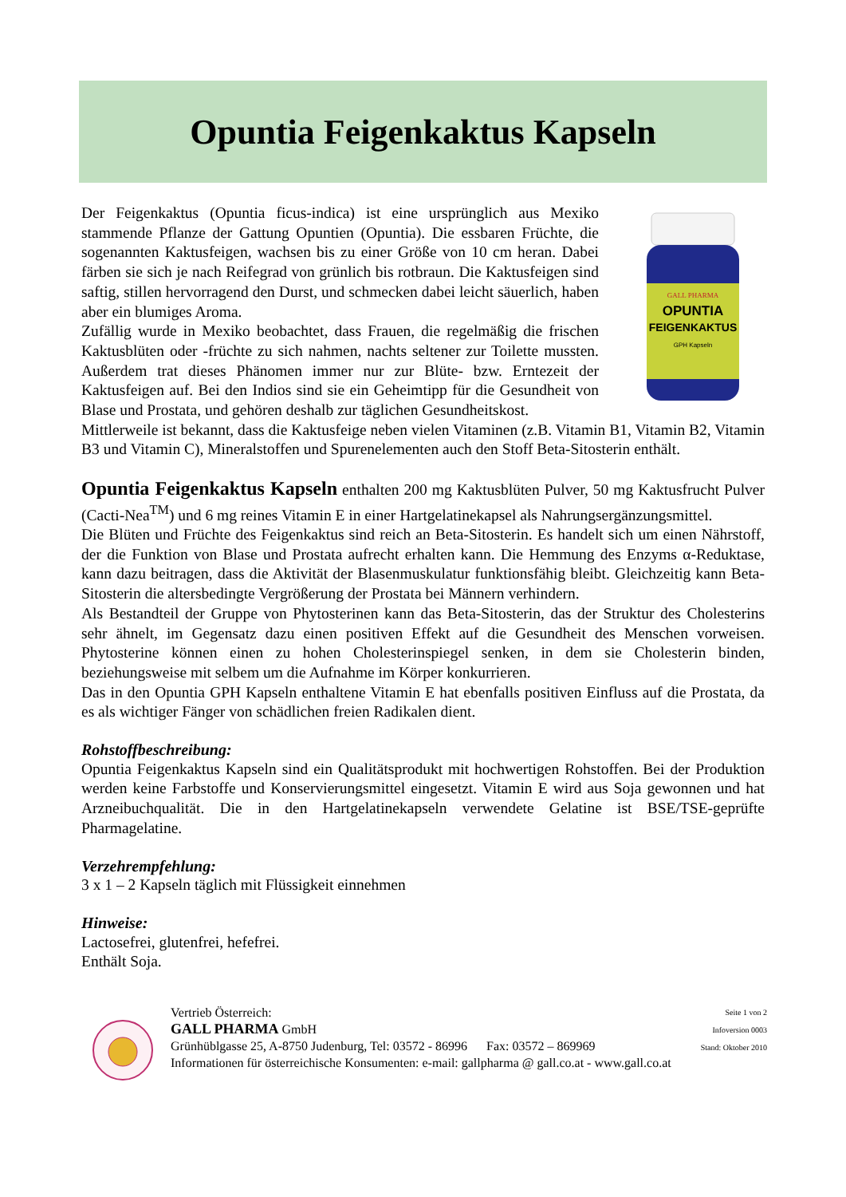Opuntia Feigenkaktus Kapseln
Der Feigenkaktus (Opuntia ficus-indica) ist eine ursprünglich aus Mexiko stammende Pflanze der Gattung Opuntien (Opuntia). Die essbaren Früchte, die sogenannten Kaktusfeigen, wachsen bis zu einer Größe von 10 cm heran. Dabei färben sie sich je nach Reifegrad von grünlich bis rotbraun. Die Kaktusfeigen sind saftig, stillen hervorragend den Durst, und schmecken dabei leicht säuerlich, haben aber ein blumiges Aroma.
Zufällig wurde in Mexiko beobachtet, dass Frauen, die regelmäßig die frischen Kaktusblüten oder -früchte zu sich nahmen, nachts seltener zur Toilette mussten. Außerdem trat dieses Phänomen immer nur zur Blüte- bzw. Erntezeit der Kaktusfeigen auf. Bei den Indios sind sie ein Geheimtipp für die Gesundheit von Blase und Prostata, und gehören deshalb zur täglichen Gesundheitskost.
GALL PHARMA
OPUNTIA
FEIGENKAKTUS
GPH Kapseln
Mittlerweile ist bekannt, dass die Kaktusfeige neben vielen Vitaminen (z.B. Vitamin B1, Vitamin B2, Vitamin B3 und Vitamin C), Mineralstoffen und Spurenelementen auch den Stoff Beta-Sitosterin enthält.
Opuntia Feigenkaktus Kapseln enthalten 200 mg Kaktusblüten Pulver, 50 mg Kaktusfrucht Pulver (Cacti-Nea<sup>TM</sup>) und 6 mg reines Vitamin E in einer Hartgelatinekapsel als Nahrungsergänzungsmittel.
Die Blüten und Früchte des Feigenkaktus sind reich an Beta-Sitosterin. Es handelt sich um einen Nährstoff, der die Funktion von Blase und Prostata aufrecht erhalten kann. Die Hemmung des Enzyms α-Reduktase, kann dazu beitragen, dass die Aktivität der Blasenmuskulatur funktionsfähig bleibt. Gleichzeitig kann Beta-Sitosterin die altersbedingte Vergrößerung der Prostata bei Männern verhindern.
Als Bestandteil der Gruppe von Phytosterinen kann das Beta-Sitosterin, das der Struktur des Cholesterins sehr ähnelt, im Gegensatz dazu einen positiven Effekt auf die Gesundheit des Menschen vorweisen. Phytosterine können einen zu hohen Cholesterinspiegel senken, in dem sie Cholesterin binden, beziehungsweise mit selbem um die Aufnahme im Körper konkurrieren.
Das in den Opuntia GPH Kapseln enthaltene Vitamin E hat ebenfalls positiven Einfluss auf die Prostata, da es als wichtiger Fänger von schädlichen freien Radikalen dient.
Rohstoffbeschreibung:
Opuntia Feigenkaktus Kapseln sind ein Qualitätsprodukt mit hochwertigen Rohstoffen. Bei der Produktion werden keine Farbstoffe und Konservierungsmittel eingesetzt. Vitamin E wird aus Soja gewonnen und hat Arzneibuchqualität. Die in den Hartgelatinekapseln verwendete Gelatine ist BSE/TSE-geprüfte Pharmagelatine.
Verzehrempfehlung:
3 x 1 – 2 Kapseln täglich mit Flüssigkeit einnehmen
Hinweise:
Lactosefrei, glutenfrei, hefefrei.
Enthält Soja.
Vertrieb Österreich:
GALL PHARMA GmbH
Grünhüblgasse 25, A-8750 Judenburg, Tel: 03572 - 86996 Fax: 03572 – 869969
Informationen für österreichische Konsumenten: e-mail: gallpharma @ gall.co.at - www.gall.co.at
Seite 1 von 2
Infoversion 0003
Stand: Oktober 2010